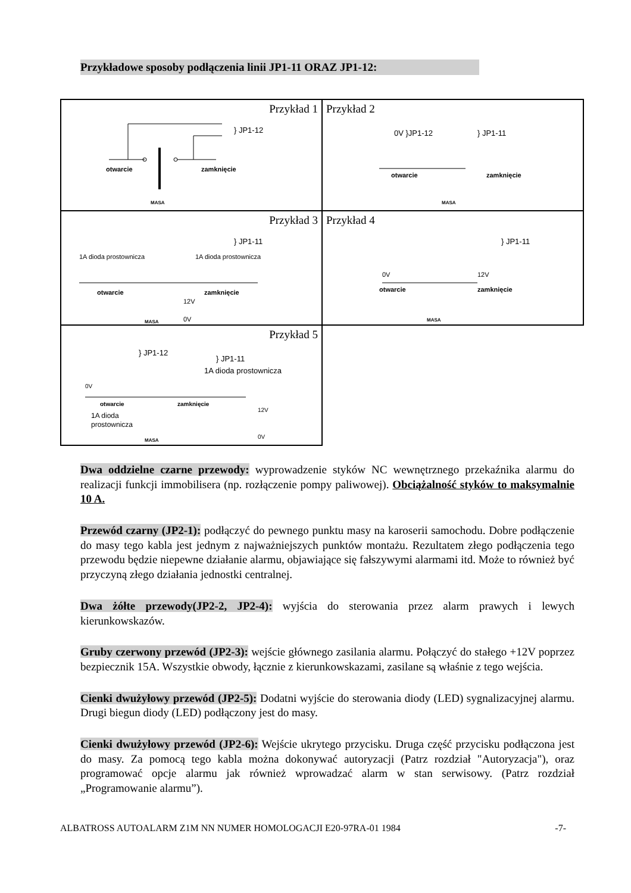Przykładowe sposoby podłączenia linii JP1-11 ORAZ JP1-12:
| Przykład 1 } JP1-12 otwarcie zamknięcie MASA | Przykład 2 0V }JP1-12 } JP1-11 otwarcie zamknięcie MASA |
| Przykład 3 } JP1-11 1A dioda prostownicza 1A dioda prostownicza otwarcie zamknięcie 12V 0V MASA | Przykład 4 } JP1-11 0V 12V otwarcie zamknięcie MASA |
| Przykład 5 } JP1-12 } JP1-11 1A dioda prostownicza 0V otwarcie zamknięcie 1A dioda prostownicza 12V 0V MASA | |
Dwa oddzielne czarne przewody: wyprowadzenie styków NC wewnętrznego przekaźnika alarmu do realizacji funkcji immobilisera (np. rozłączenie pompy paliwowej). Obciążalność styków to maksymalnie 10 A.
Przewód czarny (JP2-1): podłączyć do pewnego punktu masy na karoserii samochodu. Dobre podłączenie do masy tego kabla jest jednym z najważniejszych punktów montażu. Rezultatem złego podłączenia tego przewodu będzie niepewne działanie alarmu, objawiające się fałszywymi alarmami itd. Może to również być przyczyną złego działania jednostki centralnej.
Dwa żółte przewody(JP2-2, JP2-4): wyjścia do sterowania przez alarm prawych i lewych kierunkowskazów.
Gruby czerwony przewód (JP2-3): wejście głównego zasilania alarmu. Połączyć do stałego +12V poprzez bezpiecznik 15A. Wszystkie obwody, łącznie z kierunkowskazami, zasilane są właśnie z tego wejścia.
Cienki dwużyłowy przewód (JP2-5): Dodatni wyjście do sterowania diody (LED) sygnalizacyjnej alarmu. Drugi biegun diody (LED) podłączony jest do masy.
Cienki dwużyłowy przewód (JP2-6): Wejście ukrytego przycisku. Druga część przycisku podłączona jest do masy. Za pomocą tego kabla można dokonywać autoryzacji (Patrz rozdział "Autoryzacja"), oraz programować opcje alarmu jak również wprowadzać alarm w stan serwisowy. (Patrz rozdział „Programowanie alarmu”).
ALBATROSS AUTOALARM Z1M NN NUMER HOMOLOGACJI E20-97RA-01 1984 -7-